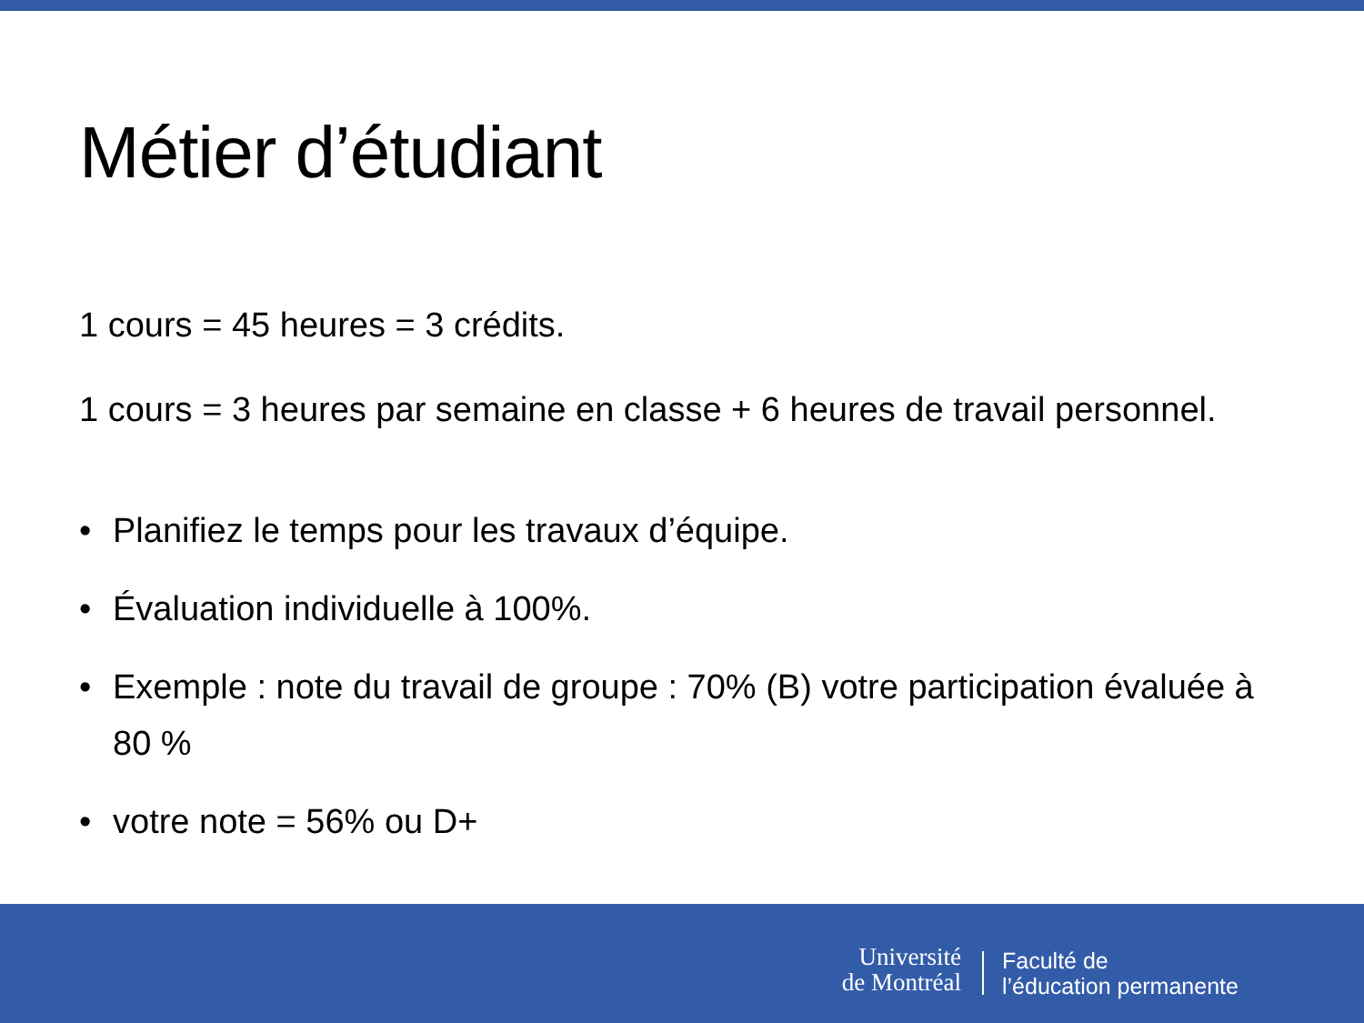Métier d’étudiant
1 cours = 45 heures = 3 crédits.
1 cours = 3 heures par semaine en classe + 6 heures de travail personnel.
• Planifiez le temps pour les travaux d’équipe.
• Évaluation individuelle à 100%.
• Exemple : note du travail de groupe : 70% (B) votre participation évaluée à 80 %
• votre note = 56% ou D+
Université
de Montréal
Faculté de
l’éducation permanente